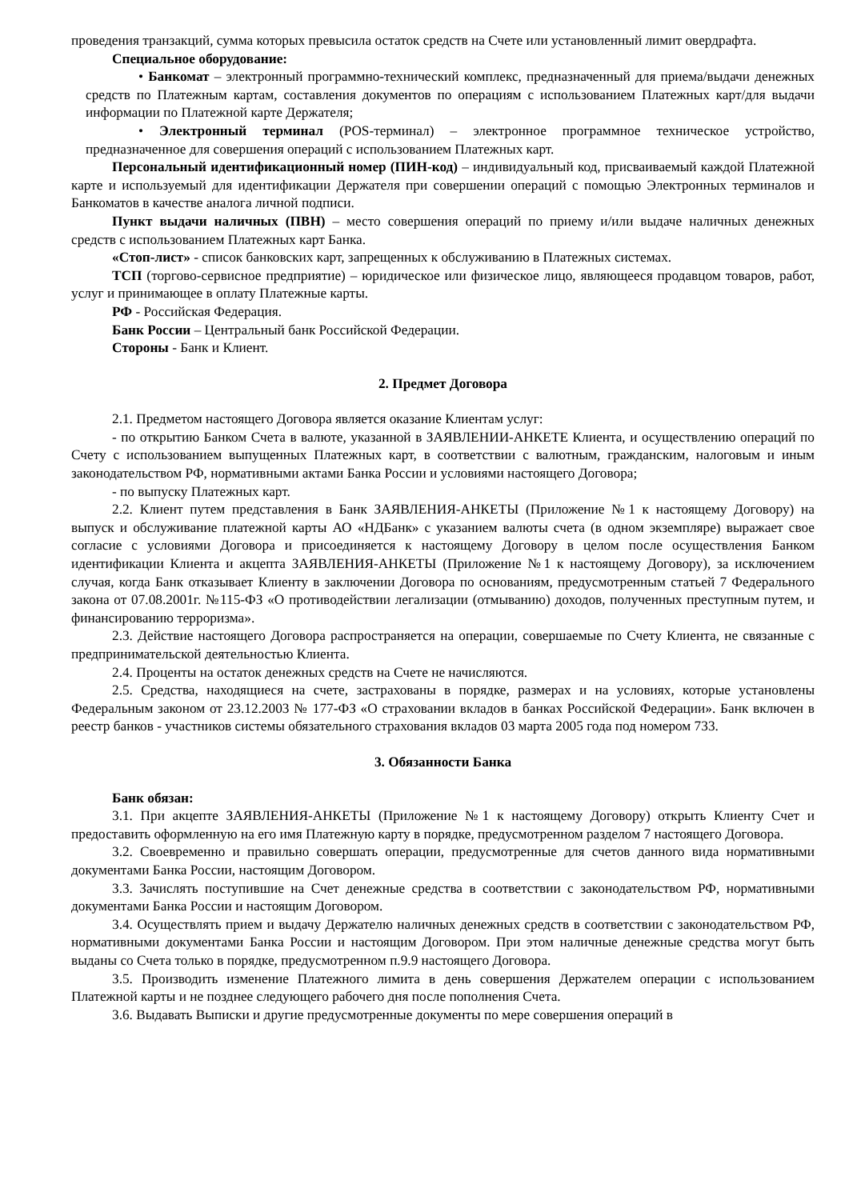проведения транзакций, сумма которых превысила остаток средств на Счете или установленный лимит овердрафта.
Специальное оборудование:
• Банкомат – электронный программно-технический комплекс, предназначенный для приема/выдачи денежных средств по Платежным картам, составления документов по операциям с использованием Платежных карт/для выдачи информации по Платежной карте Держателя;
• Электронный терминал (POS-терминал) – электронное программное техническое устройство, предназначенное для совершения операций с использованием Платежных карт.
Персональный идентификационный номер (ПИН-код) – индивидуальный код, присваиваемый каждой Платежной карте и используемый для идентификации Держателя при совершении операций с помощью Электронных терминалов и Банкоматов в качестве аналога личной подписи.
Пункт выдачи наличных (ПВН) – место совершения операций по приему и/или выдаче наличных денежных средств с использованием Платежных карт Банка.
«Стоп-лист» - список банковских карт, запрещенных к обслуживанию в Платежных системах.
ТСП (торгово-сервисное предприятие) – юридическое или физическое лицо, являющееся продавцом товаров, работ, услуг и принимающее в оплату Платежные карты.
РФ - Российская Федерация.
Банк России – Центральный банк Российской Федерации.
Стороны - Банк и Клиент.
2. Предмет Договора
2.1. Предметом настоящего Договора является оказание Клиентам услуг:
- по открытию Банком Счета в валюте, указанной в ЗАЯВЛЕНИИ-АНКЕТЕ Клиента, и осуществлению операций по Счету с использованием выпущенных Платежных карт, в соответствии с валютным, гражданским, налоговым и иным законодательством РФ, нормативными актами Банка России и условиями настоящего Договора;
- по выпуску Платежных карт.
2.2. Клиент путем представления в Банк ЗАЯВЛЕНИЯ-АНКЕТЫ (Приложение №1 к настоящему Договору) на выпуск и обслуживание платежной карты АО «НДБанк» с указанием валюты счета (в одном экземпляре) выражает свое согласие с условиями Договора и присоединяется к настоящему Договору в целом после осуществления Банком идентификации Клиента и акцепта ЗАЯВЛЕНИЯ-АНКЕТЫ (Приложение №1 к настоящему Договору), за исключением случая, когда Банк отказывает Клиенту в заключении Договора по основаниям, предусмотренным статьей 7 Федерального закона от 07.08.2001г. №115-ФЗ «О противодействии легализации (отмыванию) доходов, полученных преступным путем, и финансированию терроризма».
2.3. Действие настоящего Договора распространяется на операции, совершаемые по Счету Клиента, не связанные с предпринимательской деятельностью Клиента.
2.4. Проценты на остаток денежных средств на Счете не начисляются.
2.5. Средства, находящиеся на счете, застрахованы в порядке, размерах и на условиях, которые установлены Федеральным законом от 23.12.2003 № 177-ФЗ «О страховании вкладов в банках Российской Федерации». Банк включен в реестр банков - участников системы обязательного страхования вкладов 03 марта 2005 года под номером 733.
3. Обязанности Банка
Банк обязан:
3.1. При акцепте ЗАЯВЛЕНИЯ-АНКЕТЫ (Приложение №1 к настоящему Договору) открыть Клиенту Счет и предоставить оформленную на его имя Платежную карту в порядке, предусмотренном разделом 7 настоящего Договора.
3.2. Своевременно и правильно совершать операции, предусмотренные для счетов данного вида нормативными документами Банка России, настоящим Договором.
3.3. Зачислять поступившие на Счет денежные средства в соответствии с законодательством РФ, нормативными документами Банка России и настоящим Договором.
3.4. Осуществлять прием и выдачу Держателю наличных денежных средств в соответствии с законодательством РФ, нормативными документами Банка России и настоящим Договором. При этом наличные денежные средства могут быть выданы со Счета только в порядке, предусмотренном п.9.9 настоящего Договора.
3.5. Производить изменение Платежного лимита в день совершения Держателем операции с использованием Платежной карты и не позднее следующего рабочего дня после пополнения Счета.
3.6. Выдавать Выписки и другие предусмотренные документы по мере совершения операций в